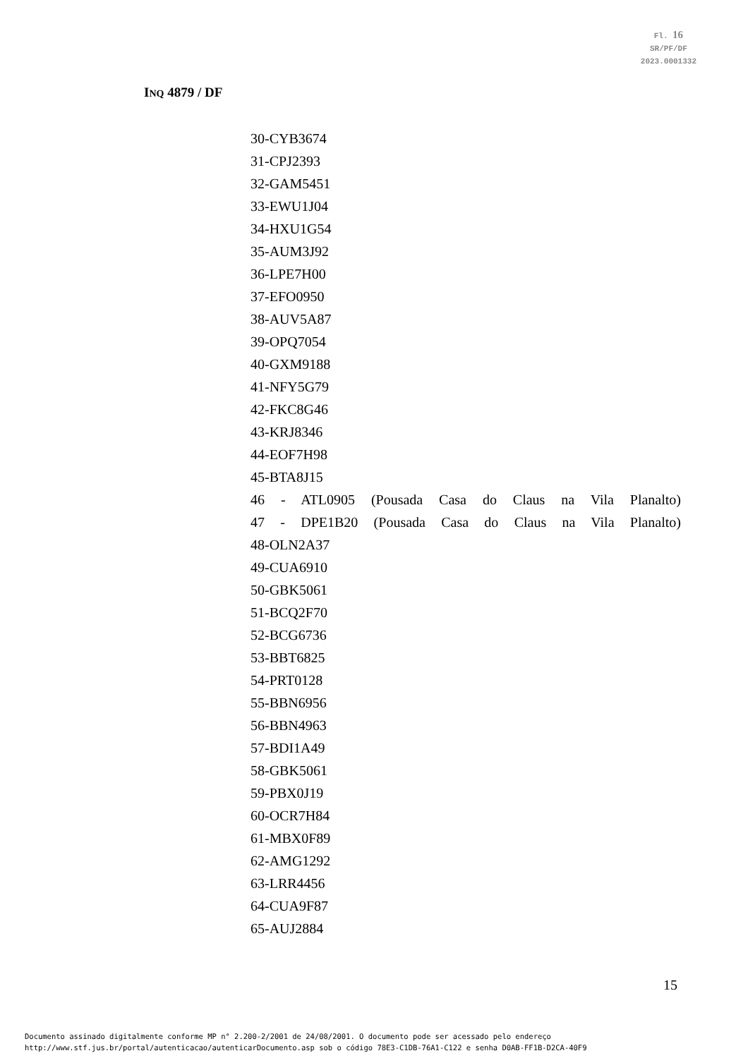Fl. 16
SR/PF/DF
2023.0001332
INQ 4879 / DF
30-CYB3674
31-CPJ2393
32-GAM5451
33-EWU1J04
34-HXU1G54
35-AUM3J92
36-LPE7H00
37-EFO0950
38-AUV5A87
39-OPQ7054
40-GXM9188
41-NFY5G79
42-FKC8G46
43-KRJ8346
44-EOF7H98
45-BTA8J15
46 - ATL0905 (Pousada Casa do Claus na Vila Planalto)
47 - DPE1B20 (Pousada Casa do Claus na Vila Planalto)
48-OLN2A37
49-CUA6910
50-GBK5061
51-BCQ2F70
52-BCG6736
53-BBT6825
54-PRT0128
55-BBN6956
56-BBN4963
57-BDI1A49
58-GBK5061
59-PBX0J19
60-OCR7H84
61-MBX0F89
62-AMG1292
63-LRR4456
64-CUA9F87
65-AUJ2884
15
Documento assinado digitalmente conforme MP n° 2.200-2/2001 de 24/08/2001. O documento pode ser acessado pelo endereço
http://www.stf.jus.br/portal/autenticacao/autenticarDocumento.asp sob o código 78E3-C1DB-76A1-C122 e senha D0AB-FF1B-D2CA-40F9